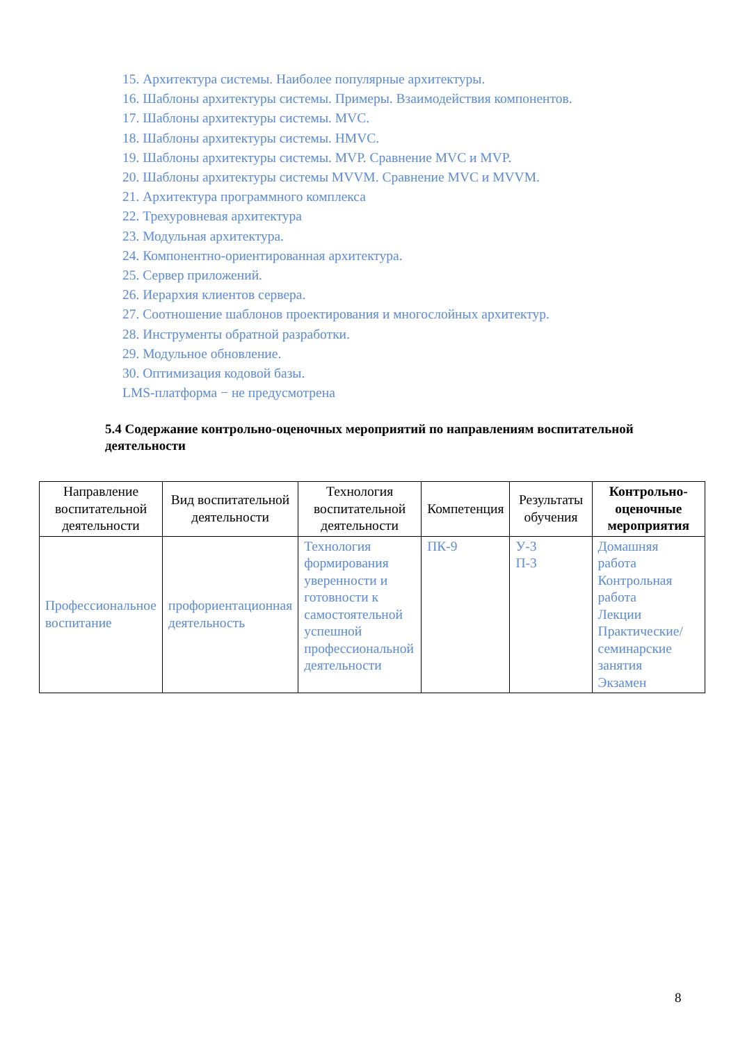15. Архитектура системы. Наиболее популярные архитектуры.
16. Шаблоны архитектуры системы. Примеры. Взаимодействия компонентов.
17. Шаблоны архитектуры системы. MVC.
18. Шаблоны архитектуры системы. HMVC.
19. Шаблоны архитектуры системы. MVP. Сравнение MVC и MVP.
20. Шаблоны архитектуры системы MVVM. Сравнение MVC и MVVM.
21. Архитектура программного комплекса
22. Трехуровневая архитектура
23. Модульная архитектура.
24. Компонентно-ориентированная архитектура.
25. Сервер приложений.
26. Иерархия клиентов сервера.
27. Соотношение шаблонов проектирования и многослойных архитектур.
28. Инструменты обратной разработки.
29. Модульное обновление.
30. Оптимизация кодовой базы.
LMS-платформа − не предусмотрена
5.4 Содержание контрольно-оценочных мероприятий по направлениям воспитательной деятельности
| Направление воспитательной деятельности | Вид воспитательной деятельности | Технология воспитательной деятельности | Компетенция | Результаты обучения | Контрольно-оценочные мероприятия |
| --- | --- | --- | --- | --- | --- |
| Профессиональное воспитание | профориентационная деятельность | Технология формирования уверенности и готовности к самостоятельной успешной профессиональной деятельности | ПК-9 | У-3 П-3 | Домашняя работа Контрольная работа Лекции Практические/семинарские занятия Экзамен |
8